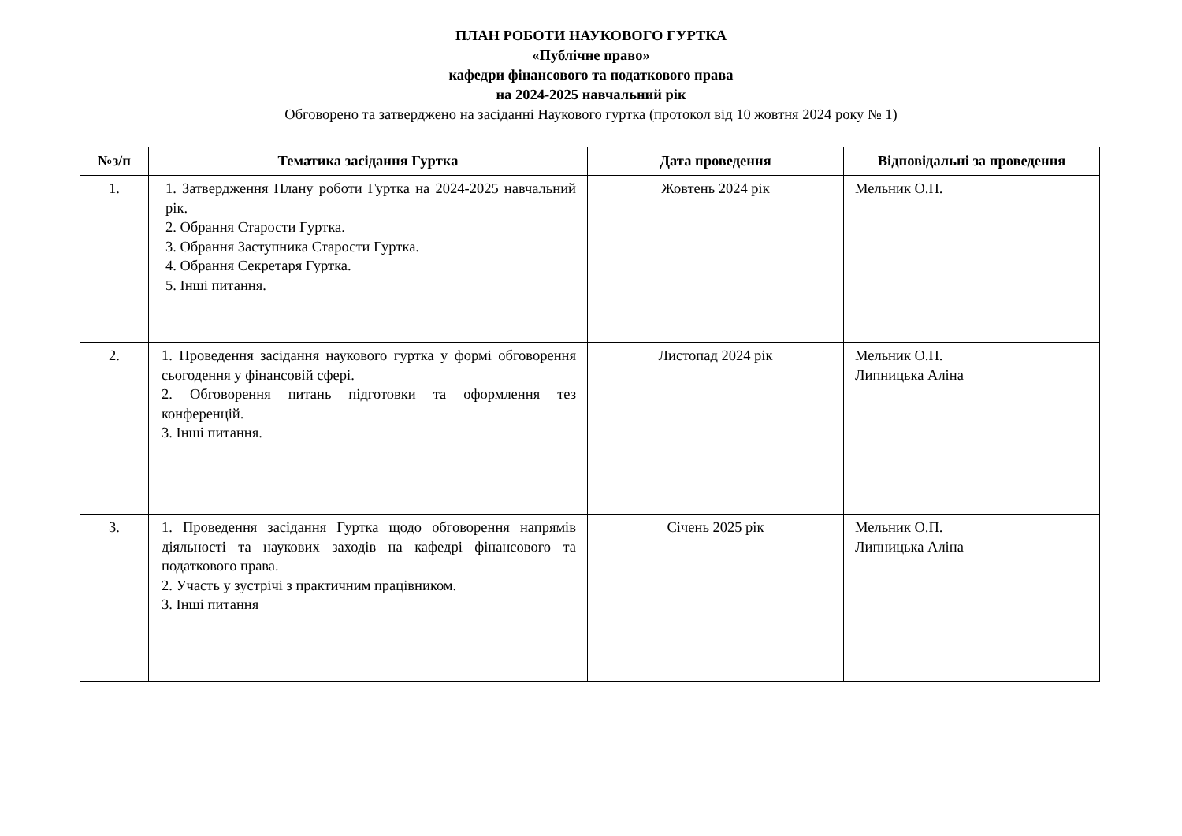ПЛАН РОБОТИ НАУКОВОГО ГУРТКА
«Публічне право»
кафедри фінансового та податкового права
на 2024-2025 навчальний рік
Обговорено та затверджено на засіданні Наукового гуртка (протокол від 10 жовтня 2024 року № 1)
| №з/п | Тематика засідання Гуртка | Дата проведення | Відповідальні за проведення |
| --- | --- | --- | --- |
| 1. | 1. Затвердження Плану роботи Гуртка на 2024-2025 навчальний рік. 2. Обрання Старости Гуртка. 3. Обрання Заступника Старости Гуртка. 4. Обрання Секретаря Гуртка. 5. Інші питання. | Жовтень 2024 рік | Мельник О.П. |
| 2. | 1. Проведення засідання наукового гуртка у формі обговорення сьогодення у фінансовій сфері. 2. Обговорення питань підготовки та оформлення тез конференцій. 3. Інші питання. | Листопад 2024 рік | Мельник О.П. Липницька Аліна |
| 3. | 1. Проведення засідання Гуртка щодо обговорення напрямів діяльності та наукових заходів на кафедрі фінансового та податкового права. 2. Участь у зустрічі з практичним працівником. 3. Інші питання | Січень 2025 рік | Мельник О.П. Липницька Аліна |